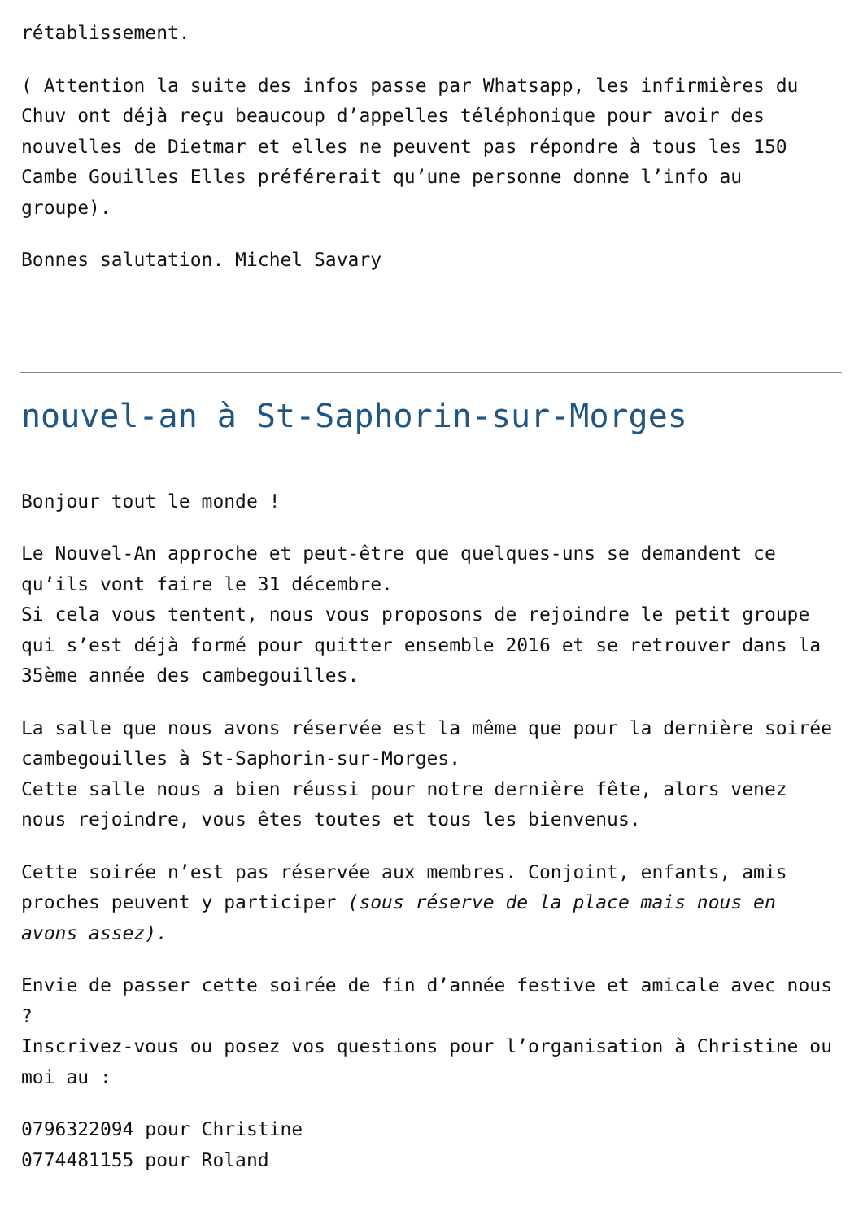rétablissement.
( Attention la suite des infos passe par Whatsapp, les infirmières du Chuv ont déjà reçu beaucoup d’appelles téléphonique pour avoir des nouvelles de Dietmar et elles ne peuvent pas répondre à tous les 150 Cambe Gouilles Elles préférerait qu’une personne donne l’info au groupe).
Bonnes salutation. Michel Savary
nouvel-an à St-Saphorin-sur-Morges
Bonjour tout le monde !
Le Nouvel-An approche et peut-être que quelques-uns se demandent ce qu’ils vont faire le 31 décembre.
Si cela vous tentent, nous vous proposons de rejoindre le petit groupe qui s’est déjà formé pour quitter ensemble 2016 et se retrouver dans la 35ème année des cambegouilles.
La salle que nous avons réservée est la même que pour la dernière soirée cambegouilles à St-Saphorin-sur-Morges.
Cette salle nous a bien réussi pour notre dernière fête, alors venez nous rejoindre, vous êtes toutes et tous les bienvenus.
Cette soirée n’est pas réservée aux membres. Conjoint, enfants, amis proches peuvent y participer (sous réserve de la place mais nous en avons assez).
Envie de passer cette soirée de fin d’année festive et amicale avec nous ?
Inscrivez-vous ou posez vos questions pour l’organisation à Christine ou moi au :
0796322094 pour Christine
0774481155 pour Roland